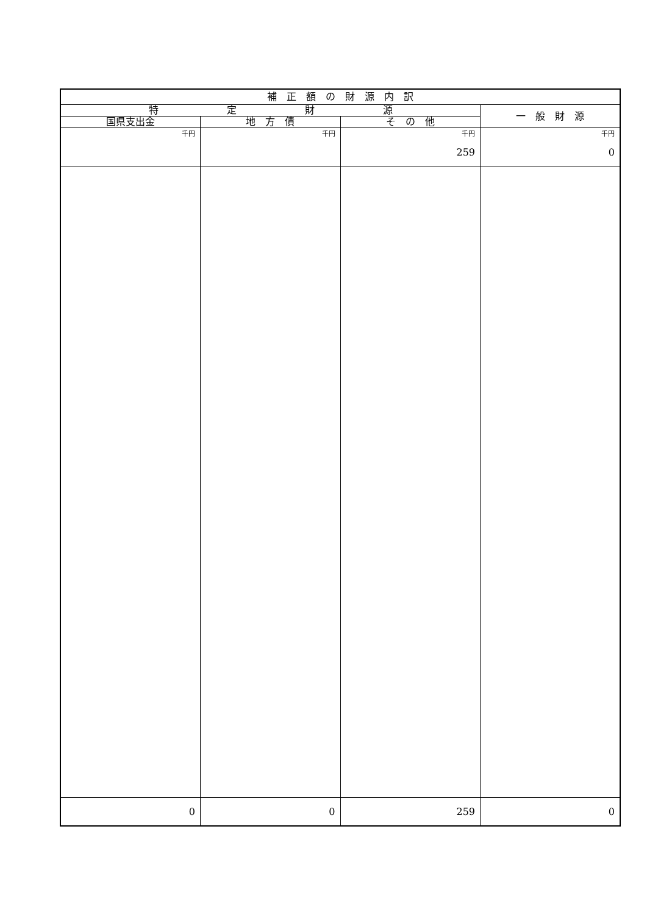| 補 正 額 の 財 源 内 訳 | | | |
| --- | --- | --- | --- |
| 特 定 財 源 | | | 一 般 財 源 |
| 国県支出金 | 地 方 債 | そ の 他 | |
| 千円 | 千円 | 千円 259 | 千円 0 |
| 0 | 0 | 259 | 0 |